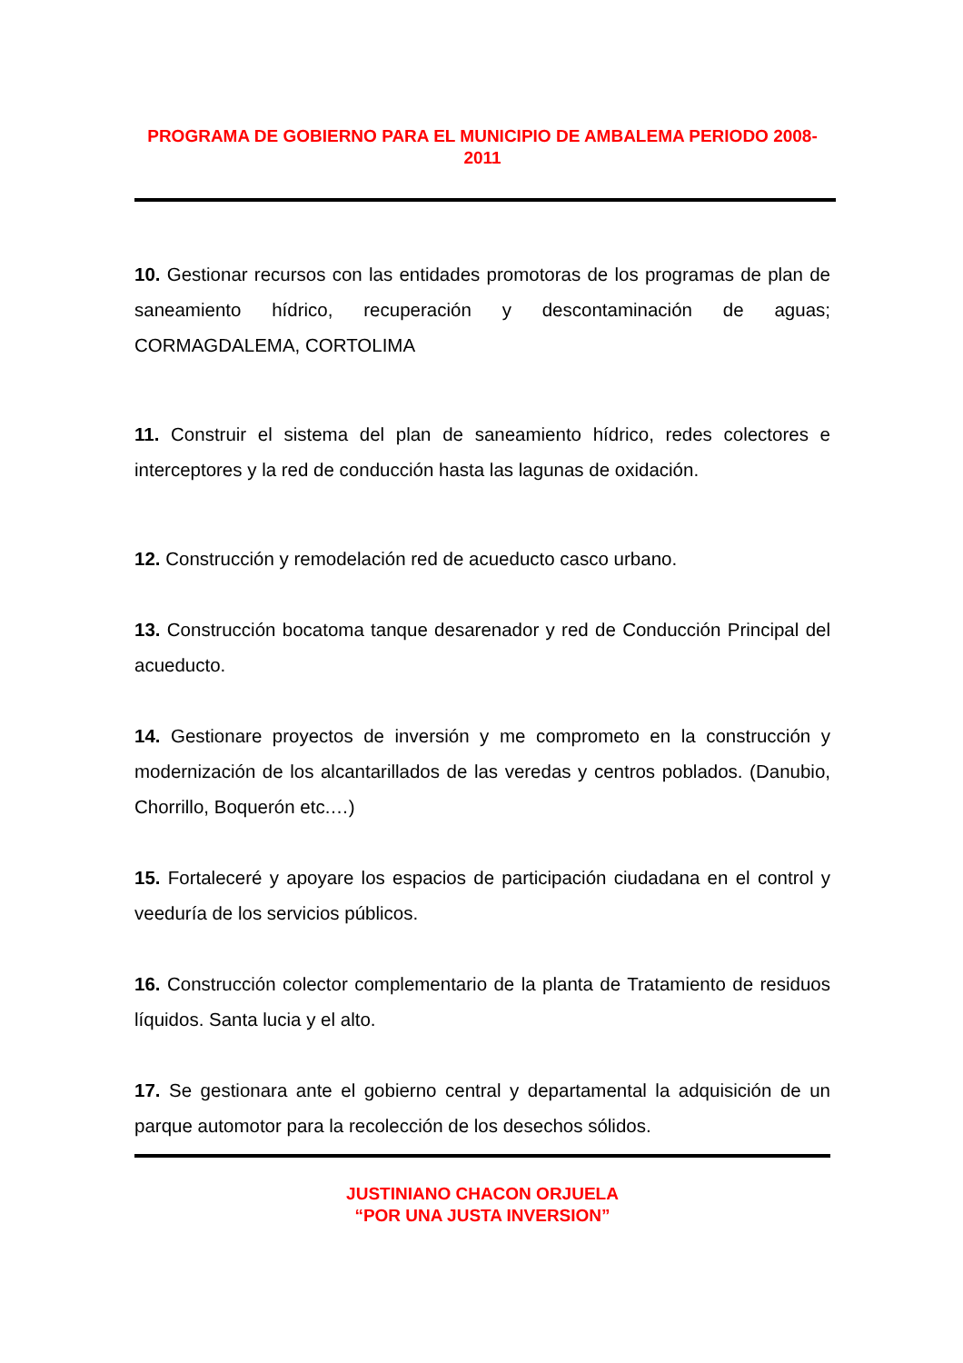PROGRAMA DE GOBIERNO PARA EL MUNICIPIO DE AMBALEMA PERIODO 2008-2011
10. Gestionar recursos con las entidades promotoras de los programas de plan de saneamiento hídrico, recuperación y descontaminación de aguas; CORMAGDALEMA, CORTOLIMA
11. Construir el sistema del plan de saneamiento hídrico, redes colectores e interceptores y la red de conducción hasta las lagunas de oxidación.
12. Construcción y remodelación red de acueducto casco urbano.
13. Construcción bocatoma tanque desarenador y red de Conducción Principal del acueducto.
14. Gestionare proyectos de inversión y me comprometo en la construcción y modernización de los alcantarillados de las veredas y centros poblados. (Danubio, Chorrillo, Boquerón etc.…)
15. Fortaleceré y apoyare los espacios de participación ciudadana en el control y veeduría de los servicios públicos.
16. Construcción colector complementario de la planta de Tratamiento de residuos líquidos. Santa lucia y el alto.
17. Se gestionara ante el gobierno central y departamental la adquisición de un parque automotor para la recolección de los desechos sólidos.
JUSTINIANO CHACON ORJUELA
“POR UNA JUSTA INVERSION”